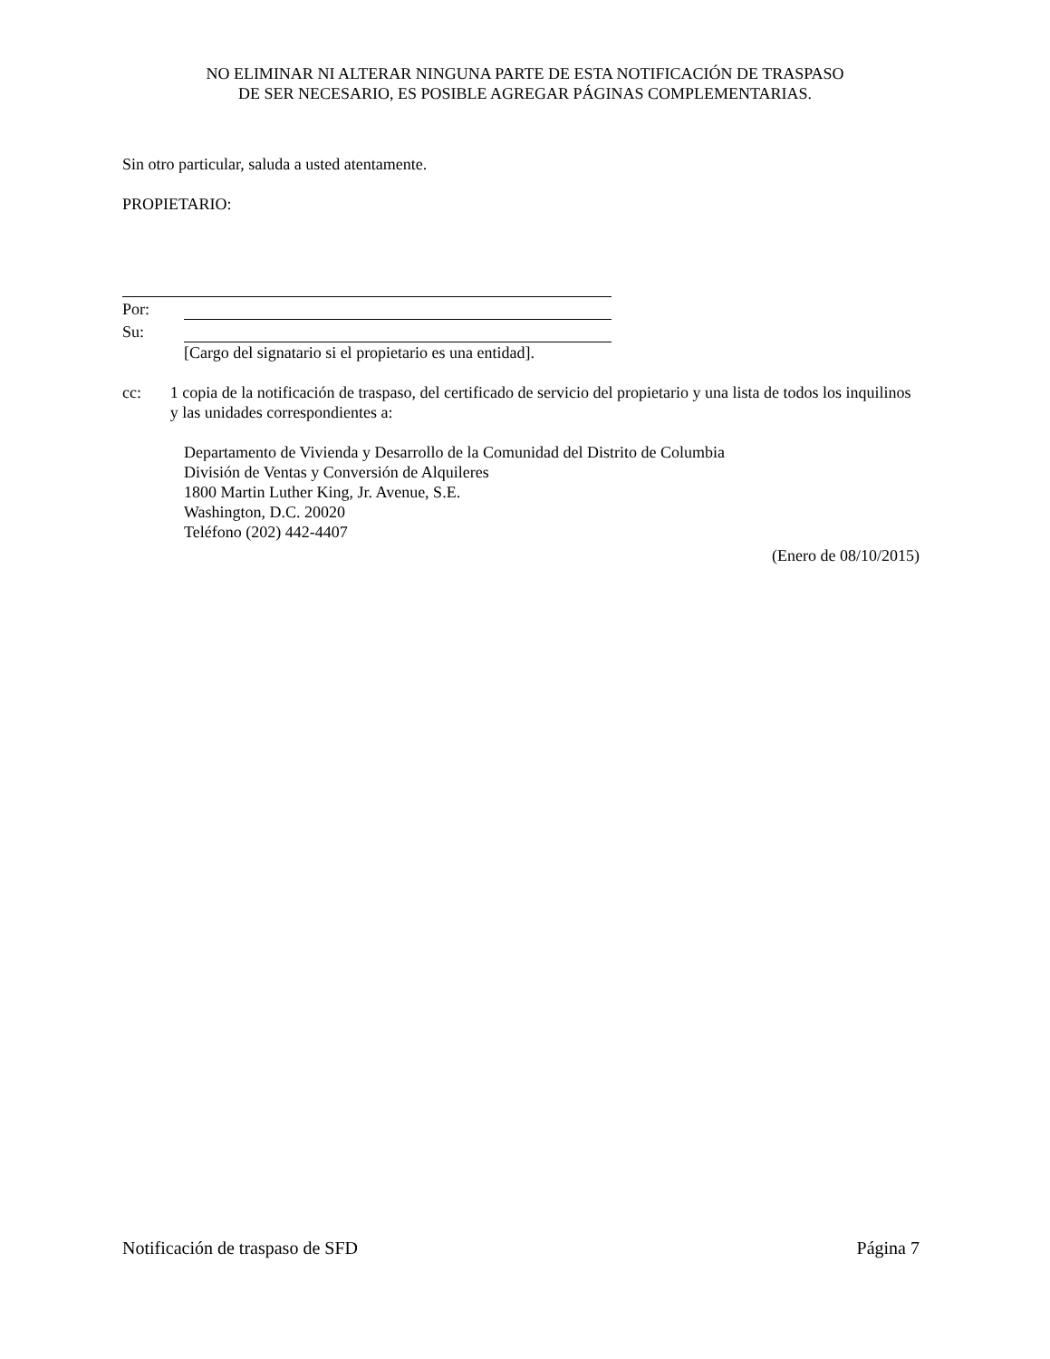NO ELIMINAR NI ALTERAR NINGUNA PARTE DE ESTA NOTIFICACIÓN DE TRASPASO
DE SER NECESARIO, ES POSIBLE AGREGAR PÁGINAS COMPLEMENTARIAS.
Sin otro particular, saluda a usted atentamente.
PROPIETARIO:
Por:
Su:
[Cargo del signatario si el propietario es una entidad].
cc: 1 copia de la notificación de traspaso, del certificado de servicio del propietario y una lista de todos los inquilinos y las unidades correspondientes a:
Departamento de Vivienda y Desarrollo de la Comunidad del Distrito de Columbia
División de Ventas y Conversión de Alquileres
1800 Martin Luther King, Jr. Avenue, S.E.
Washington, D.C. 20020
Teléfono (202) 442-4407
(Enero de 08/10/2015)
Notificación de traspaso de SFD Página 7